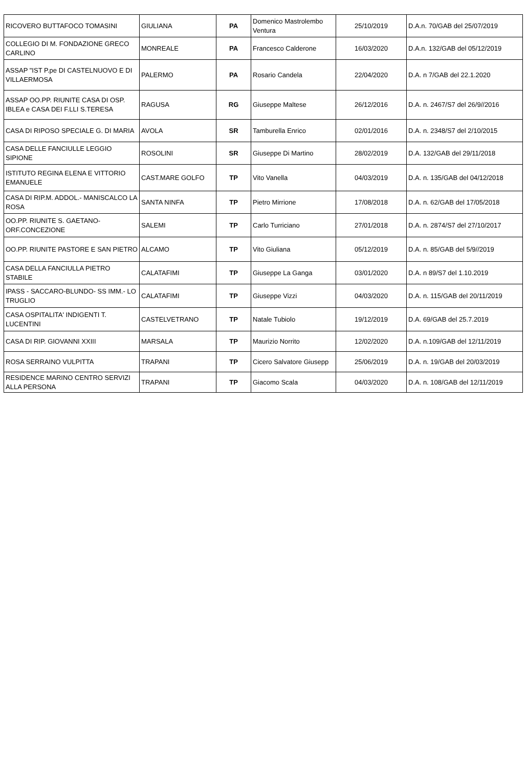| RICOVERO BUTTAFOCO TOMASINI | GIULIANA | PA | Domenico Mastrolembo Ventura | 25/10/2019 | D.A.n. 70/GAB del 25/07/2019 |
| COLLEGIO DI M. FONDAZIONE GRECO CARLINO | MONREALE | PA | Francesco Calderone | 16/03/2020 | D.A.n. 132/GAB del 05/12/2019 |
| ASSAP "IST P.pe DI CASTELNUOVO E DI VILLAERMOSA | PALERMO | PA | Rosario Candela | 22/04/2020 | D.A. n 7/GAB del 22.1.2020 |
| ASSAP OO.PP. RIUNITE CASA DI OSP. IBLEA e CASA DEI F.LLI S.TERESA | RAGUSA | RG | Giuseppe Maltese | 26/12/2016 | D.A. n. 2467/S7 del 26/9//2016 |
| CASA DI RIPOSO SPECIALE G. DI MARIA | AVOLA | SR | Tamburella Enrico | 02/01/2016 | D.A. n. 2348/S7 del 2/10/2015 |
| CASA DELLE FANCIULLE LEGGIO SIPIONE | ROSOLINI | SR | Giuseppe Di Martino | 28/02/2019 | D.A. 132/GAB del 29/11/2018 |
| ISTITUTO REGINA ELENA E VITTORIO EMANUELE | CAST.MARE GOLFO | TP | Vito Vanella | 04/03/2019 | D.A. n. 135/GAB del 04/12/2018 |
| CASA DI RIP.M. ADDOL.- MANISCALCO LA ROSA | SANTA NINFA | TP | Pietro Mirrione | 17/08/2018 | D.A. n. 62/GAB del 17/05/2018 |
| OO.PP. RIUNITE S. GAETANO- ORF.CONCEZIONE | SALEMI | TP | Carlo Turriciano | 27/01/2018 | D.A. n. 2874/S7 del 27/10/2017 |
| OO.PP. RIUNITE PASTORE E SAN PIETRO | ALCAMO | TP | Vito Giuliana | 05/12/2019 | D.A. n. 85/GAB del 5/9//2019 |
| CASA DELLA FANCIULLA PIETRO STABILE | CALATAFIMI | TP | Giuseppe La Ganga | 03/01/2020 | D.A. n 89/S7 del 1.10.2019 |
| IPASS - SACCARO-BLUNDO- SS IMM.- LO TRUGLIO | CALATAFIMI | TP | Giuseppe Vizzi | 04/03/2020 | D.A. n. 115/GAB del 20/11/2019 |
| CASA OSPITALITA' INDIGENTI T. LUCENTINI | CASTELVETRANO | TP | Natale Tubiolo | 19/12/2019 | D.A. 69/GAB del 25.7.2019 |
| CASA DI RIP. GIOVANNI XXIII | MARSALA | TP | Maurizio Norrito | 12/02/2020 | D.A. n.109/GAB del 12/11/2019 |
| ROSA SERRAINO VULPITTA | TRAPANI | TP | Cicero Salvatore Giusepp | 25/06/2019 | D.A. n. 19/GAB del 20/03/2019 |
| RESIDENCE MARINO CENTRO SERVIZI ALLA PERSONA | TRAPANI | TP | Giacomo Scala | 04/03/2020 | D.A. n. 108/GAB del 12/11/2019 |